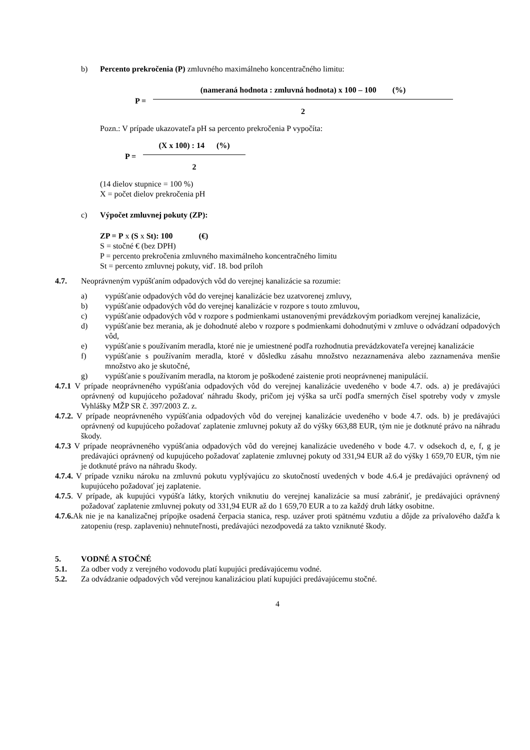b) Percento prekročenia (P) zmluvného maximálneho koncentračného limitu:
P =
(nameraná hodnota : zmluvná hodnota) x 100 – 100 (%)
2
Pozn.: V prípade ukazovateľa pH sa percento prekročenia P vypočíta:
P =
(X x 100) : 14 (%)
2
(14 dielov stupnice = 100 %)
X = počet dielov prekročenia pH
c) Výpočet zmluvnej pokuty (ZP):
ZP = P x (S x St): 100 (€)
S = stočné € (bez DPH)
P = percento prekročenia zmluvného maximálneho koncentračného limitu
St = percento zmluvnej pokuty, viď. 18. bod príloh
4.7. Neoprávneným vypúšťaním odpadových vôd do verejnej kanalizácie sa rozumie:
a) vypúšťanie odpadových vôd do verejnej kanalizácie bez uzatvorenej zmluvy,
b) vypúšťanie odpadových vôd do verejnej kanalizácie v rozpore s touto zmluvou,
c) vypúšťanie odpadových vôd v rozpore s podmienkami ustanovenými prevádzkovým poriadkom verejnej kanalizácie,
d) vypúšťanie bez merania, ak je dohodnuté alebo v rozpore s podmienkami dohodnutými v zmluve o odvádzaní odpadových vôd,
e) vypúšťanie s používaním meradla, ktoré nie je umiestnené podľa rozhodnutia prevádzkovateľa verejnej kanalizácie
f) vypúšťanie s používaním meradla, ktoré v dôsledku zásahu množstvo nezaznamenáva alebo zaznamenáva menšie množstvo ako je skutočné,
g) vypúšťanie s používaním meradla, na ktorom je poškodené zaistenie proti neoprávnenej manipulácií.
4.7.1 V prípade neoprávneného vypúšťania odpadových vôd do verejnej kanalizácie uvedeného v bode 4.7. ods. a) je predávajúci oprávnený od kupujúceho požadovať náhradu škody, pričom jej výška sa určí podľa smerných čísel spotreby vody v zmysle Vyhlášky MŽP SR č. 397/2003 Z. z.
4.7.2. V prípade neoprávneného vypúšťania odpadových vôd do verejnej kanalizácie uvedeného v bode 4.7. ods. b) je predávajúci oprávnený od kupujúceho požadovať zaplatenie zmluvnej pokuty až do výšky 663,88 EUR, tým nie je dotknuté právo na náhradu škody.
4.7.3 V prípade neoprávneného vypúšťania odpadových vôd do verejnej kanalizácie uvedeného v bode 4.7. v odsekoch d, e, f, g je predávajúci oprávnený od kupujúceho požadovať zaplatenie zmluvnej pokuty od 331,94 EUR až do výšky 1 659,70 EUR, tým nie je dotknuté právo na náhradu škody.
4.7.4. V prípade vzniku nároku na zmluvnú pokutu vyplývajúcu zo skutočností uvedených v bode 4.6.4 je predávajúci oprávnený od kupujúceho požadovať jej zaplatenie.
4.7.5. V prípade, ak kupujúci vypúšťa látky, ktorých vniknutiu do verejnej kanalizácie sa musí zabrániť, je predávajúci oprávnený požadovať zaplatenie zmluvnej pokuty od 331,94 EUR až do 1 659,70 EUR a to za každý druh látky osobitne.
4.7.6. Ak nie je na kanalizačnej prípojke osadená čerpacia stanica, resp. uzáver proti spätnému vzdutiu a dôjde za prívalového dažďa k zatopeniu (resp. zaplaveniu) nehnuteľnosti, predávajúci nezodpovedá za takto vzniknuté škody.
5. VODNÉ A STOČNÉ
5.1. Za odber vody z verejného vodovodu platí kupujúci predávajúcemu vodné.
5.2. Za odvádzanie odpadových vôd verejnou kanalizáciou platí kupujúci predávajúcemu stočné.
4